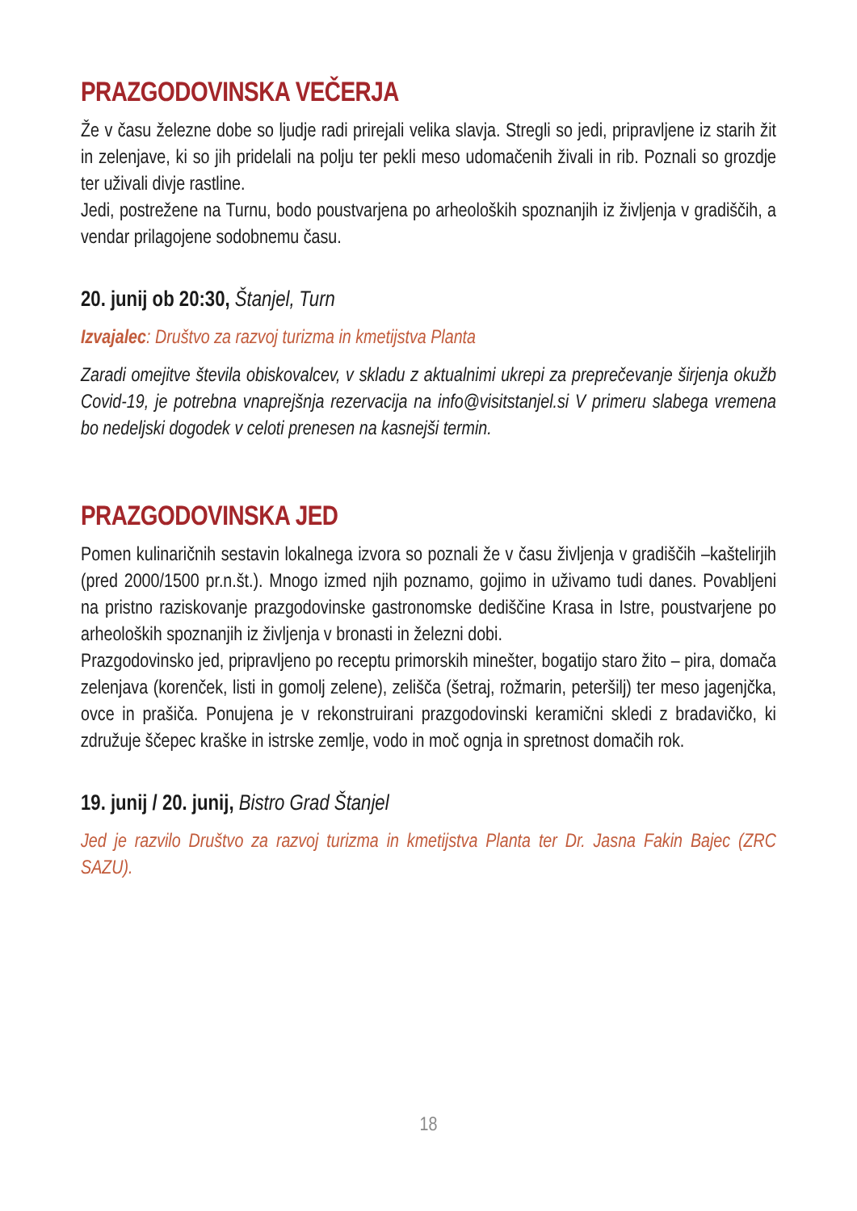PRAZGODOVINSKA VEČERJA
Že v času železne dobe so ljudje radi prirejali velika slavja. Stregli so jedi, pripravljene iz starih žit in zelenjave, ki so jih pridelali na polju ter pekli meso udomačenih živali in rib. Poznali so grozdje ter uživali divje rastline.
Jedi, postrežene na Turnu, bodo poustvarjena po arheoloških spoznanjih iz življenja v gradiščih, a vendar prilagojene sodobnemu času.
20. junij ob 20:30, Štanjel, Turn
Izvajalec: Društvo za razvoj turizma in kmetijstva Planta
Zaradi omejitve števila obiskovalcev, v skladu z aktualnimi ukrepi za preprečevanje širjenja okužb Covid-19, je potrebna vnaprejšnja rezervacija na info@visitstanjel.si V primeru slabega vremena bo nedeljski dogodek v celoti prenesen na kasnejši termin.
PRAZGODOVINSKA JED
Pomen kulinaričnih sestavin lokalnega izvora so poznali že v času življenja v gradiščih –kaštelirjih (pred 2000/1500 pr.n.št.). Mnogo izmed njih poznamo, gojimo in uživamo tudi danes. Povabljeni na pristno raziskovanje prazgodovinske gastronomske dediščine Krasa in Istre, poustvarjene po arheoloških spoznanjih iz življenja v bronasti in železni dobi.
Prazgodovinsko jed, pripravljeno po receptu primorskih minešter, bogatijo staro žito – pira, domača zelenjava (korenček, listi in gomolj zelene), zelišča (šetraj, rožmarin, peteršilj) ter meso jagenjčka, ovce in prašiča. Ponujena je v rekonstruirani prazgodovinski keramični skledi z bradavičko, ki združuje ščepec kraške in istrske zemlje, vodo in moč ognja in spretnost domačih rok.
19. junij / 20. junij, Bistro Grad Štanjel
Jed je razvilo Društvo za razvoj turizma in kmetijstva Planta ter Dr. Jasna Fakin Bajec (ZRC SAZU).
18